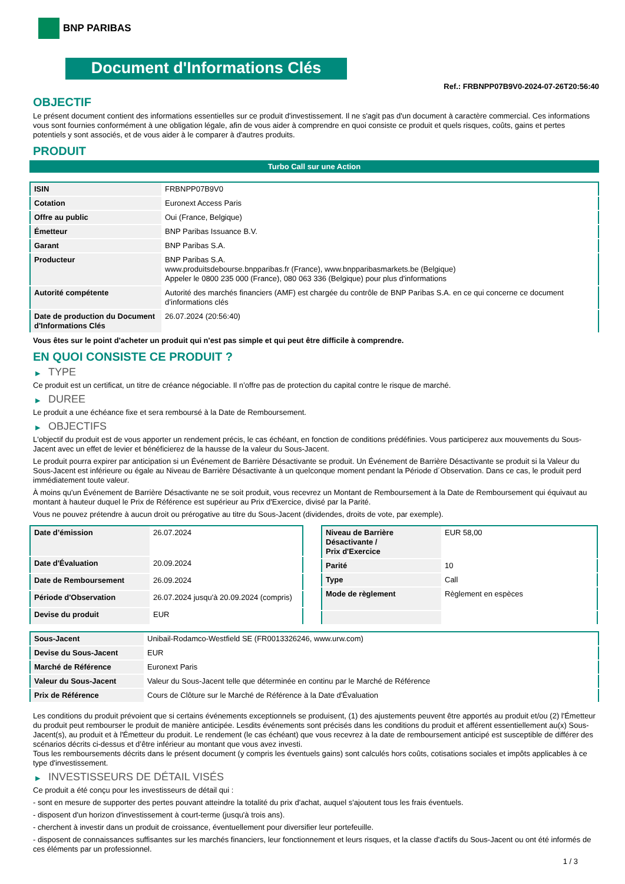BNP PARIBAS
Document d'Informations Clés
Ref.: FRBNPP07B9V0-2024-07-26T20:56:40
OBJECTIF
Le présent document contient des informations essentielles sur ce produit d'investissement. Il ne s'agit pas d'un document à caractère commercial. Ces informations vous sont fournies conformément à une obligation légale, afin de vous aider à comprendre en quoi consiste ce produit et quels risques, coûts, gains et pertes potentiels y sont associés, et de vous aider à le comparer à d'autres produits.
PRODUIT
Turbo Call sur une Action
| ISIN | FRBNPP07B9V0 |
| Cotation | Euronext Access Paris |
| Offre au public | Oui (France, Belgique) |
| Émetteur | BNP Paribas Issuance B.V. |
| Garant | BNP Paribas S.A. |
| Producteur | BNP Paribas S.A. www.produitsdebourse.bnpparibas.fr (France), www.bnpparibasmarkets.be (Belgique) Appeler le 0800 235 000 (France), 080 063 336 (Belgique) pour plus d'informations |
| Autorité compétente | Autorité des marchés financiers (AMF) est chargée du contrôle de BNP Paribas S.A. en ce qui concerne ce document d’informations clés |
| Date de production du Document d'Informations Clés | 26.07.2024 (20:56:40) |
Vous êtes sur le point d'acheter un produit qui n'est pas simple et qui peut être difficile à comprendre.
EN QUOI CONSISTE CE PRODUIT ?
▶ TYPE
Ce produit est un certificat, un titre de créance négociable. Il n’offre pas de protection du capital contre le risque de marché.
▶ DUREE
Le produit a une échéance fixe et sera remboursé à la Date de Remboursement.
▶ OBJECTIFS
L'objectif du produit est de vous apporter un rendement précis, le cas échéant, en fonction de conditions prédéfinies. Vous participerez aux mouvements du Sous-Jacent avec un effet de levier et bénéficierez de la hausse de la valeur du Sous-Jacent.
Le produit pourra expirer par anticipation si un Événement de Barrière Désactivante se produit. Un Événement de Barrière Désactivante se produit si la Valeur du Sous-Jacent est inférieure ou égale au Niveau de Barrière Désactivante à un quelconque moment pendant la Période d´Observation. Dans ce cas, le produit perd immédiatement toute valeur.
À moins qu'un Événement de Barrière Désactivante ne se soit produit, vous recevrez un Montant de Remboursement à la Date de Remboursement qui équivaut au montant à hauteur duquel le Prix de Référence est supérieur au Prix d'Exercice, divisé par la Parité.
Vous ne pouvez prétendre à aucun droit ou prérogative au titre du Sous-Jacent (dividendes, droits de vote, par exemple).
| Date d’émission | 26.07.2024 |
| Date d'Évaluation | 20.09.2024 |
| Date de Remboursement | 26.09.2024 |
| Période d'Observation | 26.07.2024 jusqu'à 20.09.2024 (compris) |
| Devise du produit | EUR |
| Niveau de Barrière Désactivante / Prix d'Exercice | EUR 58,00 |
| Parité | 10 |
| Type | Call |
| Mode de règlement | Règlement en espèces |
| Sous-Jacent | Unibail-Rodamco-Westfield SE (FR0013326246, www.urw.com) |
| Devise du Sous-Jacent | EUR |
| Marché de Référence | Euronext Paris |
| Valeur du Sous-Jacent | Valeur du Sous-Jacent telle que déterminée en continu par le Marché de Référence |
| Prix de Référence | Cours de Clôture sur le Marché de Référence à la Date d'Évaluation |
Les conditions du produit prévoient que si certains événements exceptionnels se produisent, (1) des ajustements peuvent être apportés au produit et/ou (2) l'Émetteur du produit peut rembourser le produit de manière anticipée. Lesdits événements sont précisés dans les conditions du produit et afférent essentiellement au(x) Sous-Jacent(s), au produit et à l'Émetteur du produit. Le rendement (le cas échéant) que vous recevrez à la date de remboursement anticipé est susceptible de différer des scénarios décrits ci-dessus et d’être inférieur au montant que vous avez investi.
Tous les remboursements décrits dans le présent document (y compris les éventuels gains) sont calculés hors coûts, cotisations sociales et impôts applicables à ce type d'investissement.
▶ INVESTISSEURS DE DÉTAIL VISÉS
Ce produit a été conçu pour les investisseurs de détail qui :
- sont en mesure de supporter des pertes pouvant atteindre la totalité du prix d'achat, auquel s'ajoutent tous les frais éventuels.
- disposent d'un horizon d'investissement à court-terme (jusqu'à trois ans).
- cherchent à investir dans un produit de croissance, éventuellement pour diversifier leur portefeuille.
- disposent de connaissances suffisantes sur les marchés financiers, leur fonctionnement et leurs risques, et la classe d'actifs du Sous-Jacent ou ont été informés de ces éléments par un professionnel.
1 / 3